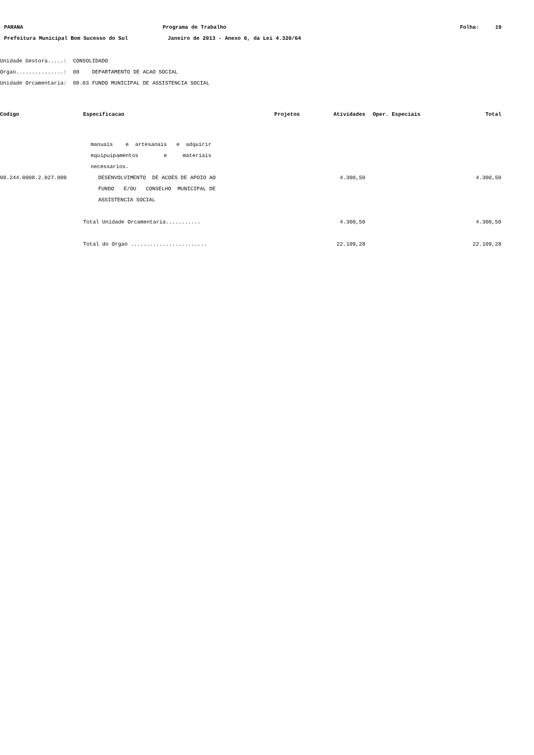PARANA Programa de Trabalho Folha: 19
Prefeitura Municipal Bom Sucesso do Sul Janeiro de 2013 - Anexo 6, da Lei 4.320/64
Unidade Gestora.....: CONSOLIDADO
Orgao...............: 08 DEPARTAMENTO DE ACAO SOCIAL
Unidade Orcamentaria: 08.03 FUNDO MUNICIPAL DE ASSISTENCIA SOCIAL
| Codigo | Especificacao | Projetos | Atividades | Oper. Especiais | Total |
| --- | --- | --- | --- | --- | --- |
| | manuais e artesanais e adquirir equipuipamentos e materiais necessarios. | | | | |
| 08.244.0008.2.027.000 | DESENVOLVIMENTO DE ACOES DE APOIO AO FUNDO E/OU CONSELHO MUNICIPAL DE ASSISTENCIA SOCIAL | | 4.300,50 | | 4.300,50 |
| | Total Unidade Orcamentaria........... | | 4.300,50 | | 4.300,50 |
| | Total do Orgao ........................ | | 22.109,28 | | 22.109,28 |